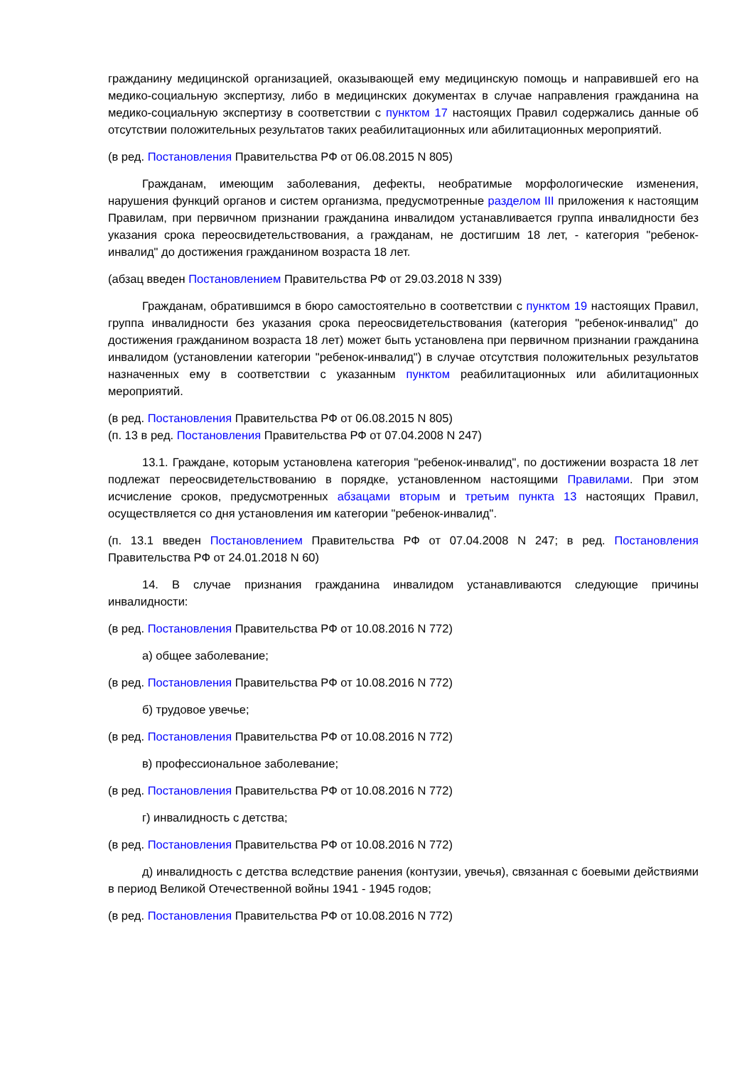гражданину медицинской организацией, оказывающей ему медицинскую помощь и направившей его на медико-социальную экспертизу, либо в медицинских документах в случае направления гражданина на медико-социальную экспертизу в соответствии с пунктом 17 настоящих Правил содержались данные об отсутствии положительных результатов таких реабилитационных или абилитационных мероприятий.
(в ред. Постановления Правительства РФ от 06.08.2015 N 805)
Гражданам, имеющим заболевания, дефекты, необратимые морфологические изменения, нарушения функций органов и систем организма, предусмотренные разделом III приложения к настоящим Правилам, при первичном признании гражданина инвалидом устанавливается группа инвалидности без указания срока переосвидетельствования, а гражданам, не достигшим 18 лет, - категория "ребенок-инвалид" до достижения гражданином возраста 18 лет.
(абзац введен Постановлением Правительства РФ от 29.03.2018 N 339)
Гражданам, обратившимся в бюро самостоятельно в соответствии с пунктом 19 настоящих Правил, группа инвалидности без указания срока переосвидетельствования (категория "ребенок-инвалид" до достижения гражданином возраста 18 лет) может быть установлена при первичном признании гражданина инвалидом (установлении категории "ребенок-инвалид") в случае отсутствия положительных результатов назначенных ему в соответствии с указанным пунктом реабилитационных или абилитационных мероприятий.
(в ред. Постановления Правительства РФ от 06.08.2015 N 805)
(п. 13 в ред. Постановления Правительства РФ от 07.04.2008 N 247)
13.1. Граждане, которым установлена категория "ребенок-инвалид", по достижении возраста 18 лет подлежат переосвидетельствованию в порядке, установленном настоящими Правилами. При этом исчисление сроков, предусмотренных абзацами вторым и третьим пункта 13 настоящих Правил, осуществляется со дня установления им категории "ребенок-инвалид".
(п. 13.1 введен Постановлением Правительства РФ от 07.04.2008 N 247; в ред. Постановления Правительства РФ от 24.01.2018 N 60)
14. В случае признания гражданина инвалидом устанавливаются следующие причины инвалидности:
(в ред. Постановления Правительства РФ от 10.08.2016 N 772)
а) общее заболевание;
(в ред. Постановления Правительства РФ от 10.08.2016 N 772)
б) трудовое увечье;
(в ред. Постановления Правительства РФ от 10.08.2016 N 772)
в) профессиональное заболевание;
(в ред. Постановления Правительства РФ от 10.08.2016 N 772)
г) инвалидность с детства;
(в ред. Постановления Правительства РФ от 10.08.2016 N 772)
д) инвалидность с детства вследствие ранения (контузии, увечья), связанная с боевыми действиями в период Великой Отечественной войны 1941 - 1945 годов;
(в ред. Постановления Правительства РФ от 10.08.2016 N 772)